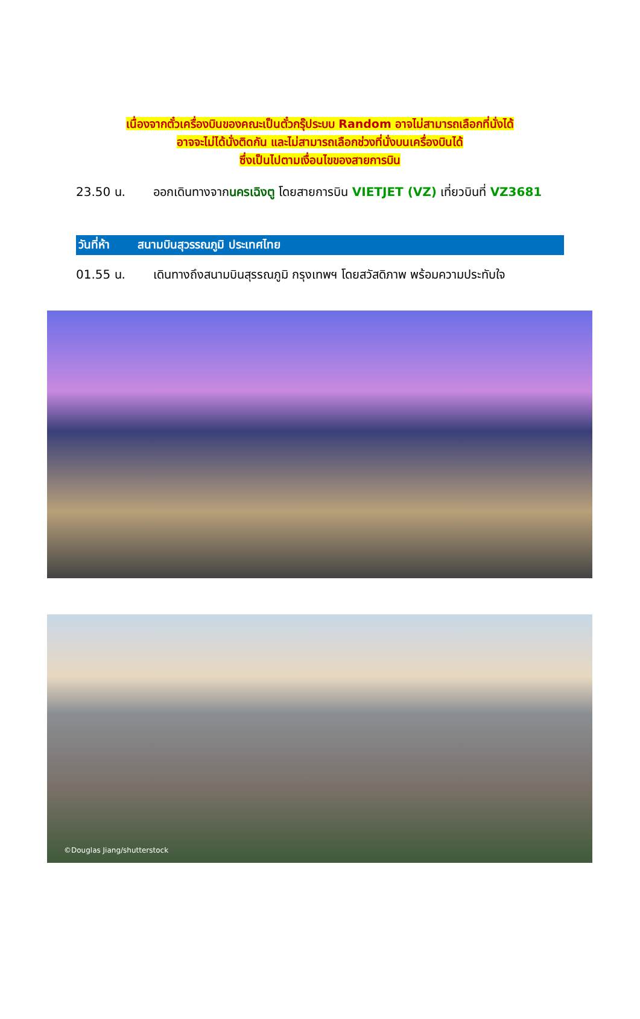เนื่องจากตั๋วเครื่องบินของคณะเป็นตั๋วกรุ๊ประบบ Random อาจไม่สามารถเลือกที่นั่งได้
อาจจะไม่ได้นั่งติดกัน และไม่สามารถเลือกช่วงที่นั่งบนเครื่องบินได้
ซึ่งเป็นไปตามเงื่อนไขของสายการบิน
23.50 น. ออกเดินทางจากนครเฉิงตู โดยสายการบิน VIETJET (VZ) เที่ยวบินที่ VZ3681
วันที่ห้า สนามบินสุวรรณภูมิ ประเทศไทย
01.55 น. เดินทางถึงสนามบินสุรรณภูมิ กรุงเทพฯ โดยสวัสดิภาพ พร้อมความประทับใจ
©Douglas Jiang/shutterstock